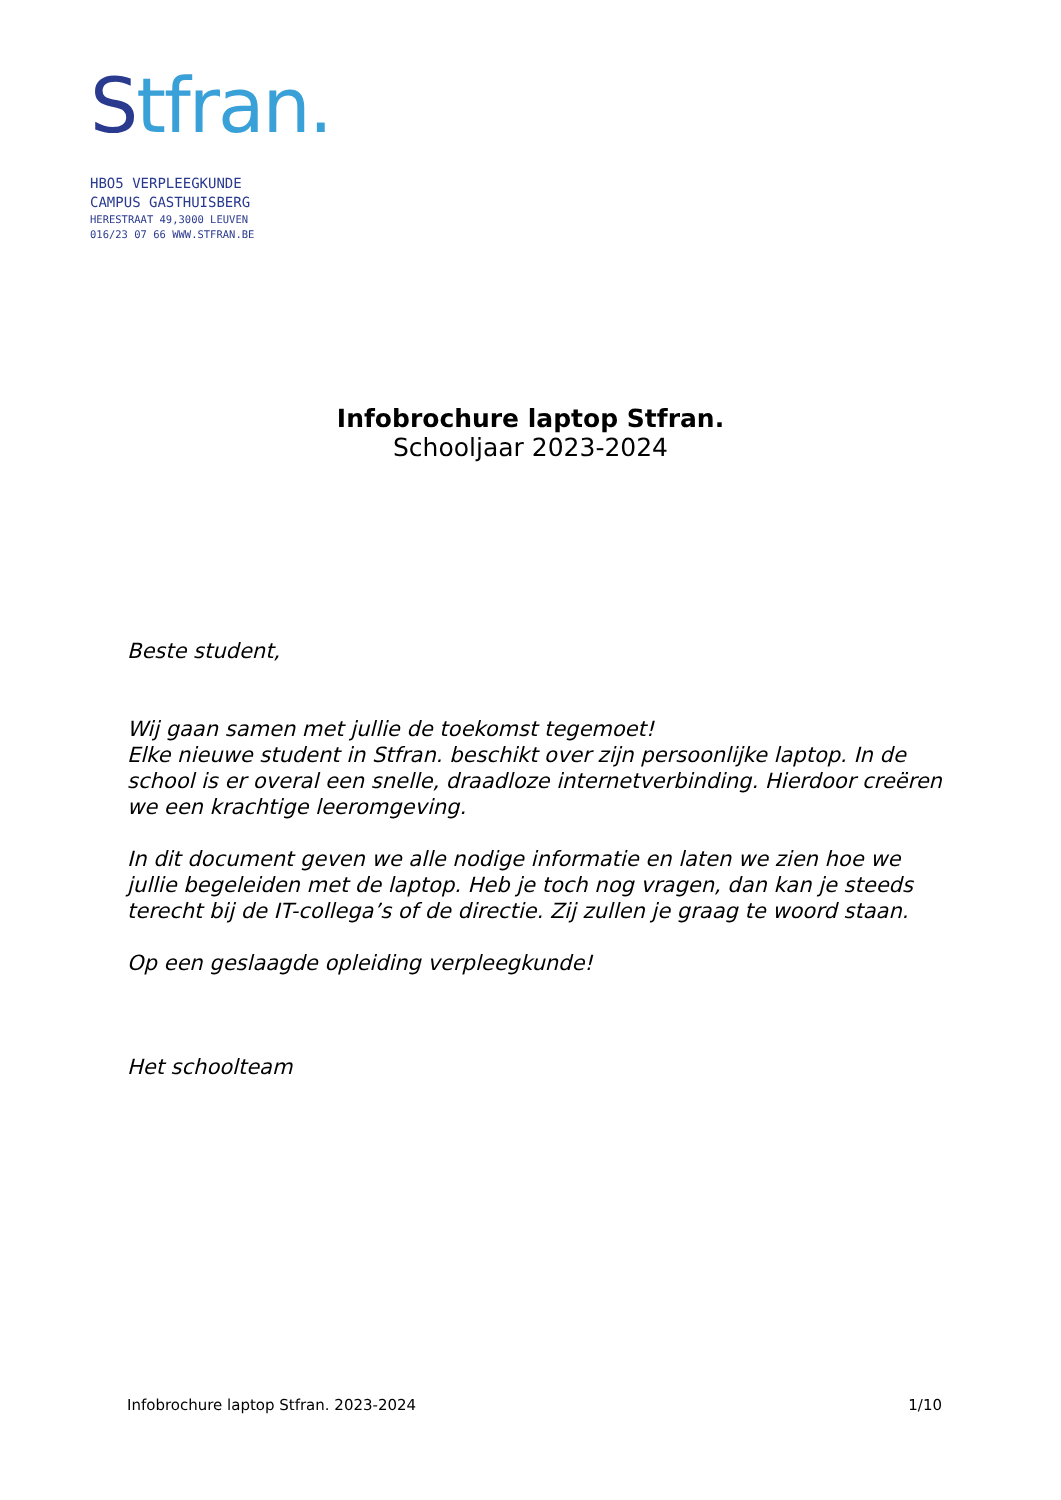Stfran.
HBO5 VERPLEEGKUNDE
CAMPUS GASTHUISBERG
HERESTRAAT 49,3000 LEUVEN
016/23 07 66 WWW.STFRAN.BE
Infobrochure laptop Stfran.
Schooljaar 2023-2024
Beste student,
Wij gaan samen met jullie de toekomst tegemoet!
Elke nieuwe student in Stfran. beschikt over zijn persoonlijke laptop. In de school is er overal een snelle, draadloze internetverbinding. Hierdoor creëren we een krachtige leeromgeving.
In dit document geven we alle nodige informatie en laten we zien hoe we jullie begeleiden met de laptop. Heb je toch nog vragen, dan kan je steeds terecht bij de IT-collega’s of de directie. Zij zullen je graag te woord staan.
Op een geslaagde opleiding verpleegkunde!
Het schoolteam
Infobrochure laptop Stfran. 2023-2024 1/10